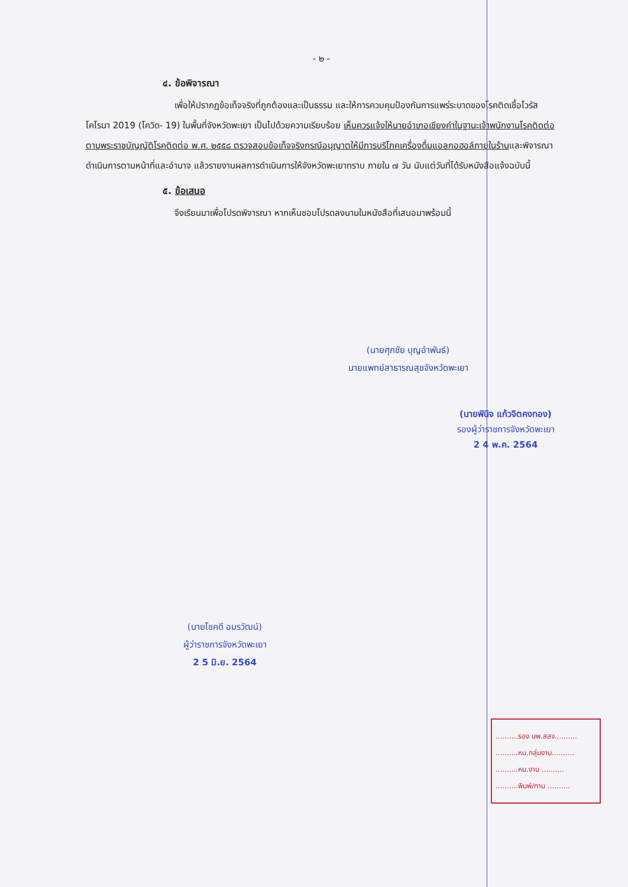- ๒ -
๔. ข้อพิจารณา
เพื่อให้ปรากฏข้อเท็จจริงที่ถูกต้องและเป็นธรรม และให้การควบคุมป้องกันการแพร่ระบาดของโรคติดเชื้อไวรัสโคโรนา 2019 (โควิด- 19) ในพื้นที่จังหวัดพะเยา เป็นไปด้วยความเรียบร้อย เห็นควรแจ้งให้นายอำเภอเชียงคำในฐานะเจ้าพนักงานโรคติดต่อ ตามพระราชบัญญัติโรคติดต่อ พ.ศ. ๒๕๕๘ ตรวจสอบข้อเท็จจริงกรณีอนุญาตให้มีการบริโภคเครื่องดื่มแอลกอฮอล์ภายในร้านและพิจารณาดำเนินการตามหน้าที่และอำนาจ แล้วรายงานผลการดำเนินการให้จังหวัดพะเยาทราบ ภายใน ๗ วัน นับแต่วันที่ได้รับหนังสือแจ้งฉบับนี้
๕. ข้อเสนอ
จึงเรียนมาเพื่อโปรดพิจารณา หากเห็นชอบโปรดลงนามในหนังสือที่เสนอมาพร้อมนี้
(นายศุภชัย บุญอำพันธ์)
นายแพทย์สาธารณสุขจังหวัดพะเยา
(นายพินิจ แก้วจิตคงทอง)
รองผู้ว่าราชการจังหวัดพะเยา
2 4 พ.ค. 2564
(นายโชคดี อมรวัฒน์)
ผู้ว่าราชการจังหวัดพะเยา
2 5 มิ.ย. 2564
..........รอง นพ.สสจ..........
..........หน.กลุ่มงาน..........
..........หน.งาน ..........
..........พิมพ์/ทาน ..........